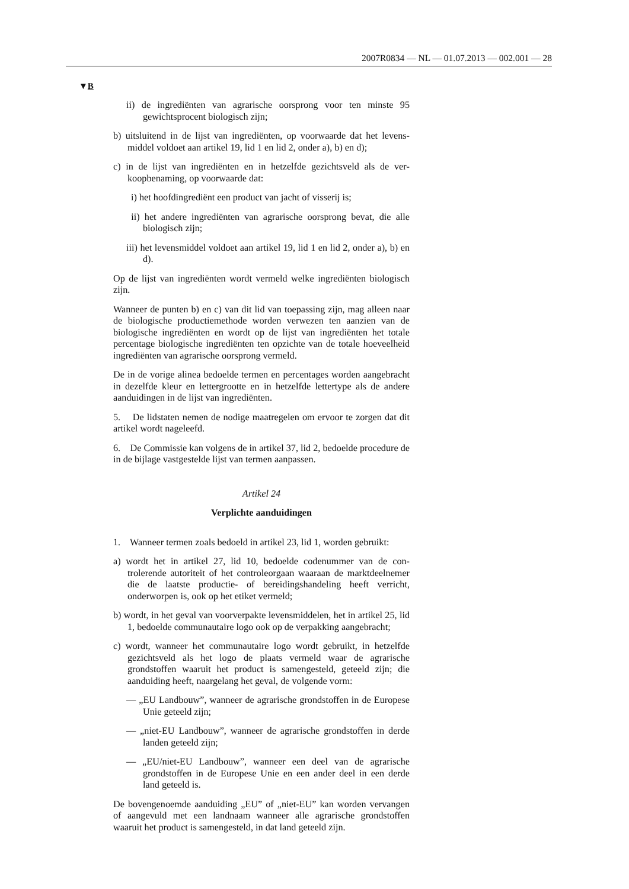2007R0834 — NL — 01.07.2013 — 002.001 — 28
▼B
ii) de ingrediënten van agrarische oorsprong voor ten minste 95 gewichtsprocent biologisch zijn;
b) uitsluitend in de lijst van ingrediënten, op voorwaarde dat het levens­middel voldoet aan artikel 19, lid 1 en lid 2, onder a), b) en d);
c) in de lijst van ingrediënten en in hetzelfde gezichtsveld als de ver­koopbenaming, op voorwaarde dat:
i) het hoofdingrediënt een product van jacht of visserij is;
ii) het andere ingrediënten van agrarische oorsprong bevat, die alle biologisch zijn;
iii) het levensmiddel voldoet aan artikel 19, lid 1 en lid 2, onder a), b) en d).
Op de lijst van ingrediënten wordt vermeld welke ingrediënten bio­logisch zijn.
Wanneer de punten b) en c) van dit lid van toepassing zijn, mag alleen naar de biologische productiemethode worden verwezen ten aanzien van de biologische ingrediënten en wordt op de lijst van ingrediënten het totale percentage biologische ingrediënten ten opzichte van de totale hoeveelheid ingrediënten van agrarische oorsprong vermeld.
De in de vorige alinea bedoelde termen en percentages worden aange­bracht in dezelfde kleur en lettergrootte en in hetzelfde lettertype als de andere aanduidingen in de lijst van ingrediënten.
5. De lidstaten nemen de nodige maatregelen om ervoor te zorgen dat dit artikel wordt nageleefd.
6. De Commissie kan volgens de in artikel 37, lid 2, bedoelde pro­cedure de in de bijlage vastgestelde lijst van termen aanpassen.
Artikel 24
Verplichte aanduidingen
1. Wanneer termen zoals bedoeld in artikel 23, lid 1, worden ge­bruikt:
a) wordt het in artikel 27, lid 10, bedoelde codenummer van de con­trolerende autoriteit of het controleorgaan waaraan de marktdeel­nemer die de laatste productie- of bereidingshandeling heeft verricht, onderworpen is, ook op het etiket vermeld;
b) wordt, in het geval van voorverpakte levensmiddelen, het in arti­kel 25, lid 1, bedoelde communautaire logo ook op de verpakking aangebracht;
c) wordt, wanneer het communautaire logo wordt gebruikt, in hetzelfde gezichtsveld als het logo de plaats vermeld waar de agrarische grondstoffen waaruit het product is samengesteld, geteeld zijn; die aanduiding heeft, naargelang het geval, de volgende vorm:
— „EU Landbouw”, wanneer de agrarische grondstoffen in de Euro­pese Unie geteeld zijn;
— „niet-EU Landbouw”, wanneer de agrarische grondstoffen in derde landen geteeld zijn;
— „EU/niet-EU Landbouw”, wanneer een deel van de agrarische grondstoffen in de Europese Unie en een ander deel in een derde land geteeld is.
De bovengenoemde aanduiding „EU” of „niet-EU” kan worden vervan­gen of aangevuld met een landnaam wanneer alle agrarische grondstof­fen waaruit het product is samengesteld, in dat land geteeld zijn.